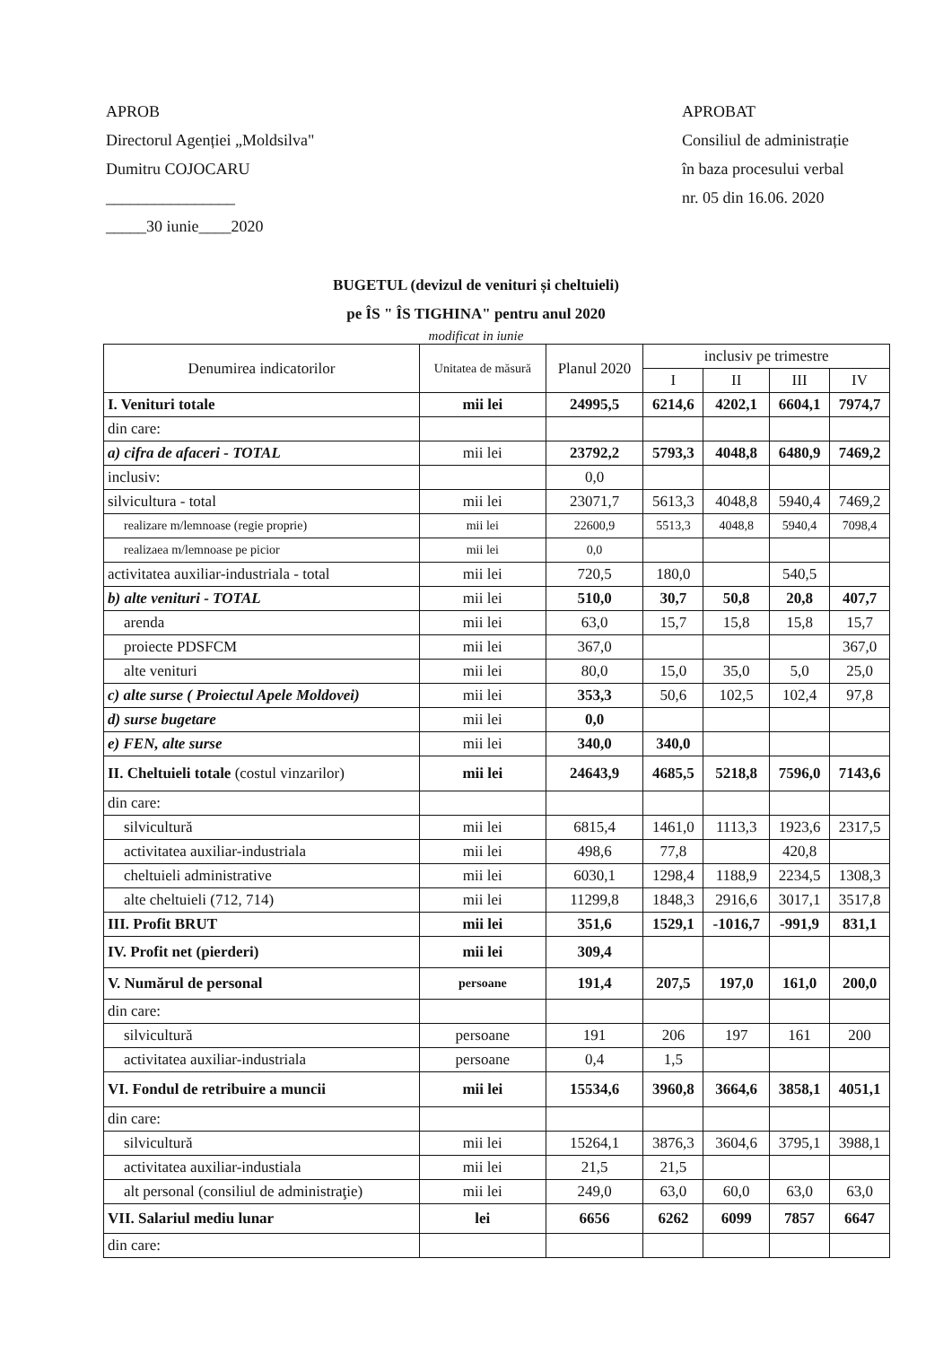APROB
Directorul Agenției „Moldsilva"
Dumitru COJOCARU
________________
_____30 iunie____2020
APROBAT
Consiliul de administrație
în baza procesului verbal
nr. 05 din 16.06. 2020
BUGETUL (devizul de venituri și cheltuieli)
pe ÎS " ÎS TIGHINA" pentru anul 2020
modificat in iunie
| Denumirea indicatorilor | Unitatea de măsură | Planul 2020 | inclusiv pe trimestre | | | |
| --- | --- | --- | --- | --- | --- | --- |
| | | | I | II | III | IV |
| I. Venituri totale | mii lei | 24995,5 | 6214,6 | 4202,1 | 6604,1 | 7974,7 |
| din care: | | | | | | |
| a) cifra de afaceri - TOTAL | mii lei | 23792,2 | 5793,3 | 4048,8 | 6480,9 | 7469,2 |
| inclusiv: | | 0,0 | | | | |
| silvicultura - total | mii lei | 23071,7 | 5613,3 | 4048,8 | 5940,4 | 7469,2 |
| realizare m/lemnoase (regie proprie) | mii lei | 22600,9 | 5513,3 | 4048,8 | 5940,4 | 7098,4 |
| realizaea m/lemnoase pe picior | mii lei | 0,0 | | | | |
| activitatea auxiliar-industriala - total | mii lei | 720,5 | 180,0 | | 540,5 | |
| b) alte venituri - TOTAL | mii lei | 510,0 | 30,7 | 50,8 | 20,8 | 407,7 |
| arenda | mii lei | 63,0 | 15,7 | 15,8 | 15,8 | 15,7 |
| proiecte PDSFCM | mii lei | 367,0 | | | | 367,0 |
| alte venituri | mii lei | 80,0 | 15,0 | 35,0 | 5,0 | 25,0 |
| c) alte surse ( Proiectul Apele Moldovei) | mii lei | 353,3 | 50,6 | 102,5 | 102,4 | 97,8 |
| d) surse bugetare | mii lei | 0,0 | | | | |
| e) FEN, alte surse | mii lei | 340,0 | 340,0 | | | |
| II. Cheltuieli totale (costul vinzarilor) | mii lei | 24643,9 | 4685,5 | 5218,8 | 7596,0 | 7143,6 |
| din care: | | | | | | |
| silvicultură | mii lei | 6815,4 | 1461,0 | 1113,3 | 1923,6 | 2317,5 |
| activitatea auxiliar-industriala | mii lei | 498,6 | 77,8 | | 420,8 | |
| cheltuieli administrative | mii lei | 6030,1 | 1298,4 | 1188,9 | 2234,5 | 1308,3 |
| alte cheltuieli (712, 714) | mii lei | 11299,8 | 1848,3 | 2916,6 | 3017,1 | 3517,8 |
| III. Profit BRUT | mii lei | 351,6 | 1529,1 | -1016,7 | -991,9 | 831,1 |
| IV. Profit net (pierderi) | mii lei | 309,4 | | | | |
| V. Numărul de personal | persoane | 191,4 | 207,5 | 197,0 | 161,0 | 200,0 |
| din care: | | | | | | |
| silvicultură | persoane | 191 | 206 | 197 | 161 | 200 |
| activitatea auxiliar-industriala | persoane | 0,4 | 1,5 | | | |
| VI. Fondul de retribuire a muncii | mii lei | 15534,6 | 3960,8 | 3664,6 | 3858,1 | 4051,1 |
| din care: | | | | | | |
| silvicultură | mii lei | 15264,1 | 3876,3 | 3604,6 | 3795,1 | 3988,1 |
| activitatea auxiliar-industiala | mii lei | 21,5 | 21,5 | | | |
| alt personal (consiliul de administraţie) | mii lei | 249,0 | 63,0 | 60,0 | 63,0 | 63,0 |
| VII. Salariul mediu lunar | lei | 6656 | 6262 | 6099 | 7857 | 6647 |
| din care: | | | | | | |